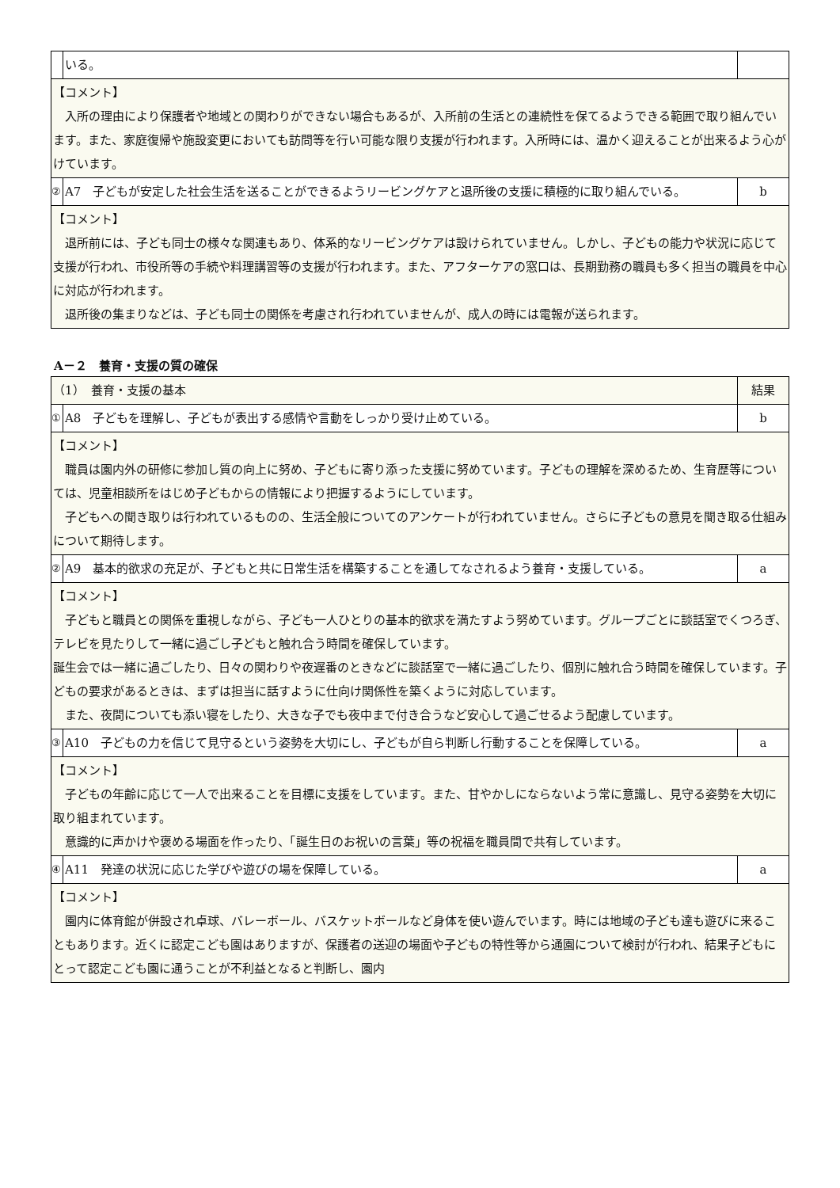| | いる。 | |
| 【コメント】 入所の理由により保護者や地域との関わりができない場合もあるが、入所前の生活との連続性を保てるようできる範囲で取り組んでいます。また、家庭復帰や施設変更においても訪問等を行い可能な限り支援が行われます。入所時には、温かく迎えることが出来るよう心がけています。 | | |
| ② | A7 子どもが安定した社会生活を送ることができるようリービングケアと退所後の支援に積極的に取り組んでいる。 | b |
| 【コメント】 退所前には、子ども同士の様々な関連もあり、体系的なリービングケアは設けられていません。しかし、子どもの能力や状況に応じて支援が行われ、市役所等の手続や料理講習等の支援が行われます。また、アフターケアの窓口は、長期勤務の職員も多く担当の職員を中心に対応が行われます。 退所後の集まりなどは、子ども同士の関係を考慮され行われていませんが、成人の時には電報が送られます。 | | |
A－２　養育・支援の質の確保
| （1） 養育・支援の基本 | | 結果 |
| ① | A8 子どもを理解し、子どもが表出する感情や言動をしっかり受け止めている。 | b |
| 【コメント】 職員は園内外の研修に参加し質の向上に努め、子どもに寄り添った支援に努めています。子どもの理解を深めるため、生育歴等については、児童相談所をはじめ子どもからの情報により把握するようにしています。 子どもへの聞き取りは行われているものの、生活全般についてのアンケートが行われていません。さらに子どもの意見を聞き取る仕組みについて期待します。 | | |
| ② | A9 基本的欲求の充足が、子どもと共に日常生活を構築することを通してなされるよう養育・支援している。 | a |
| 【コメント】 子どもと職員との関係を重視しながら、子ども一人ひとりの基本的欲求を満たすよう努めています。グループごとに談話室でくつろぎ、テレビを見たりして一緒に過ごし子どもと触れ合う時間を確保しています。 誕生会では一緒に過ごしたり、日々の関わりや夜遅番のときなどに談話室で一緒に過ごしたり、個別に触れ合う時間を確保しています。子どもの要求があるときは、まずは担当に話すように仕向け関係性を築くように対応しています。 また、夜間についても添い寝をしたり、大きな子でも夜中まで付き合うなど安心して過ごせるよう配慮しています。 | | |
| ③ | A10 子どもの力を信じて見守るという姿勢を大切にし、子どもが自ら判断し行動することを保障している。 | a |
| 【コメント】 子どもの年齢に応じて一人で出来ることを目標に支援をしています。また、甘やかしにならないよう常に意識し、見守る姿勢を大切に取り組まれています。 意識的に声かけや褒める場面を作ったり、「誕生日のお祝いの言葉」等の祝福を職員間で共有しています。 | | |
| ④ | A11 発達の状況に応じた学びや遊びの場を保障している。 | a |
| 【コメント】 園内に体育館が併設され卓球、バレーボール、バスケットボールなど身体を使い遊んでいます。時には地域の子ども達も遊びに来ることもあります。近くに認定こども園はありますが、保護者の送迎の場面や子どもの特性等から通園について検討が行われ、結果子どもにとって認定こども園に通うことが不利益となると判断し、園内 | | |